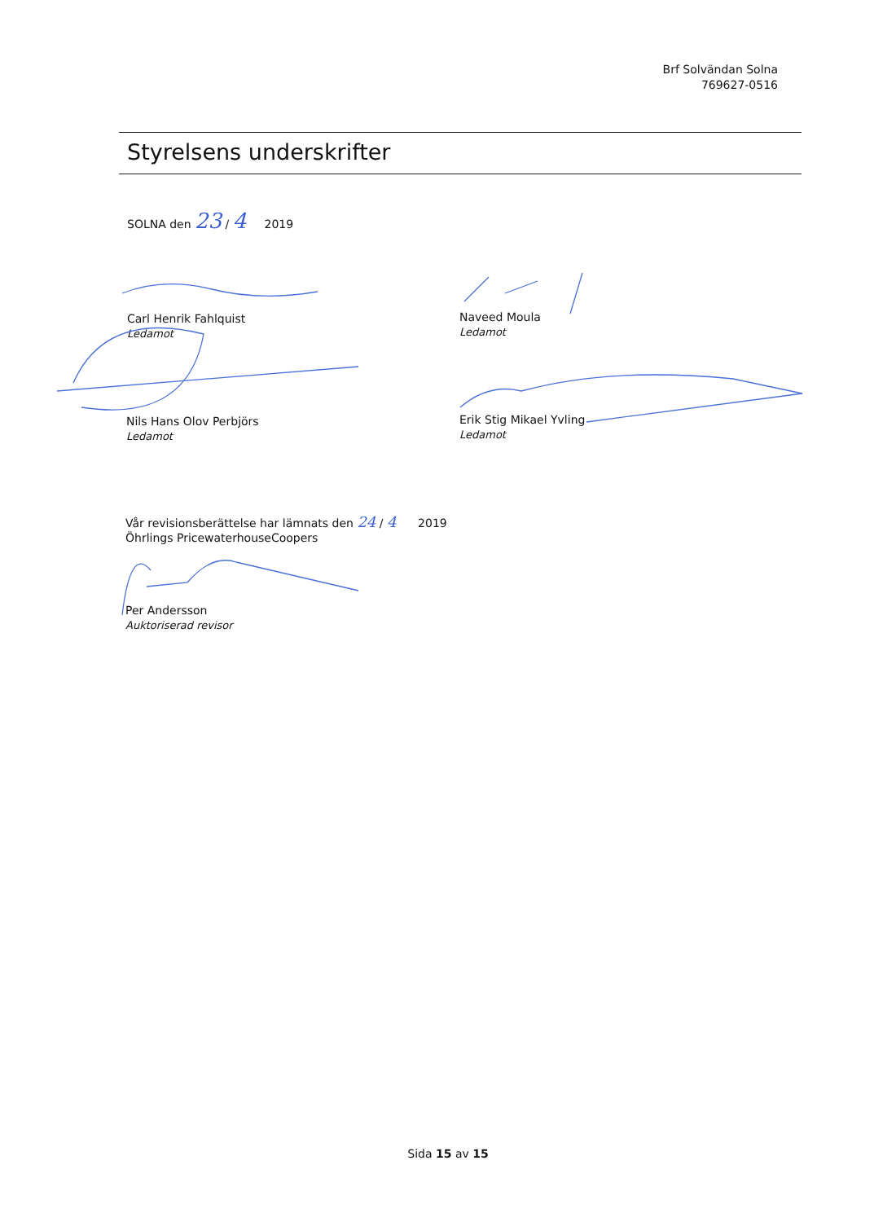Brf Solvändan Solna
769627-0516
Styrelsens underskrifter
SOLNA den 23 / 4 2019
Carl Henrik Fahlquist
Ledamot
Naveed Moula
Ledamot
Nils Hans Olov Perbjörs
Ledamot
Erik Stig Mikael Yvling
Ledamot
Vår revisionsberättelse har lämnats den 24 / 4 2019
Öhrlings PricewaterhouseCoopers
Per Andersson
Auktoriserad revisor
Sida 15 av 15